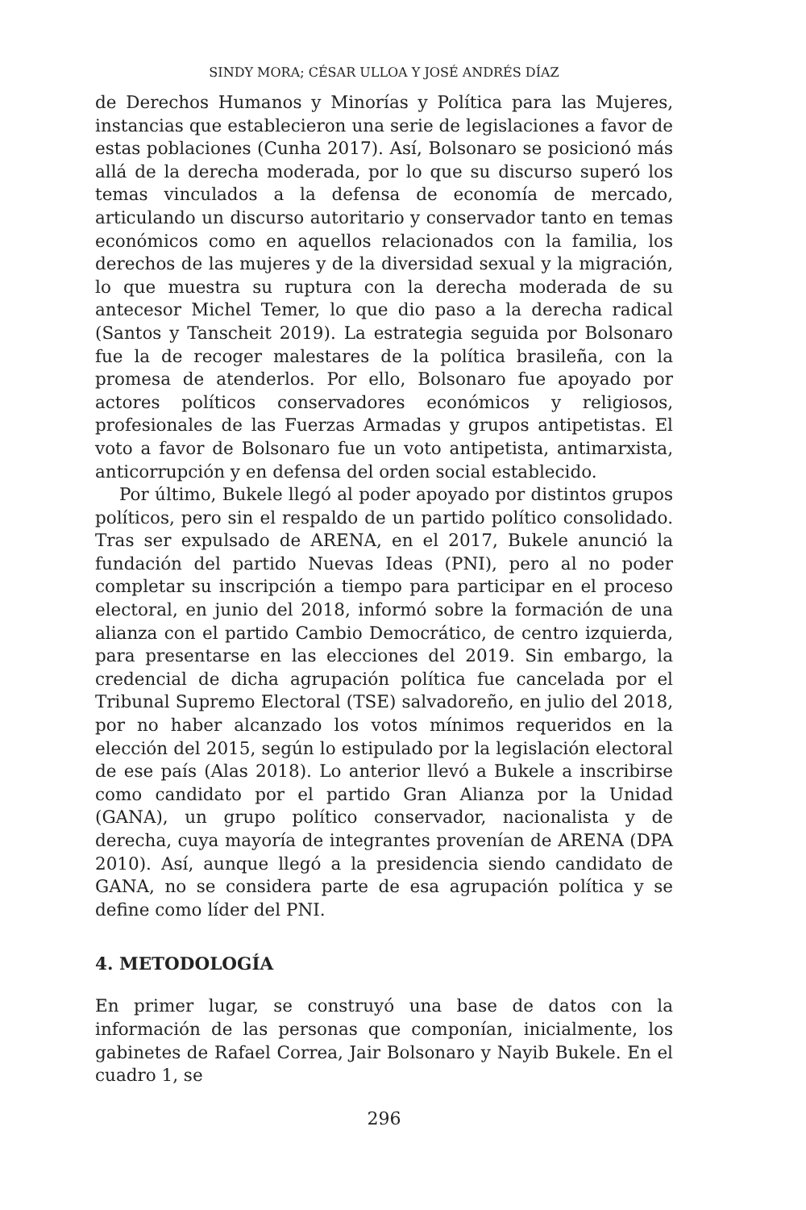SINDY MORA; CÉSAR ULLOA Y JOSÉ ANDRÉS DÍAZ
de Derechos Humanos y Minorías y Política para las Mujeres, instancias que establecieron una serie de legislaciones a favor de estas poblaciones (Cunha 2017). Así, Bolsonaro se posicionó más allá de la derecha moderada, por lo que su discurso superó los temas vinculados a la defensa de economía de mercado, articulando un discurso autoritario y conservador tanto en temas económicos como en aquellos relacionados con la familia, los derechos de las mujeres y de la diversidad sexual y la migración, lo que muestra su ruptura con la derecha moderada de su antecesor Michel Temer, lo que dio paso a la derecha radical (Santos y Tanscheit 2019). La estrategia seguida por Bolsonaro fue la de recoger malestares de la política brasileña, con la promesa de atenderlos. Por ello, Bolsonaro fue apoyado por actores políticos conservadores económicos y religiosos, profesionales de las Fuerzas Armadas y grupos antipetistas. El voto a favor de Bolsonaro fue un voto antipetista, antimarxista, anticorrupción y en defensa del orden social establecido.
Por último, Bukele llegó al poder apoyado por distintos grupos políticos, pero sin el respaldo de un partido político consolidado. Tras ser expulsado de ARENA, en el 2017, Bukele anunció la fundación del partido Nuevas Ideas (PNI), pero al no poder completar su inscripción a tiempo para participar en el proceso electoral, en junio del 2018, informó sobre la formación de una alianza con el partido Cambio Democrático, de centro izquierda, para presentarse en las elecciones del 2019. Sin embargo, la credencial de dicha agrupación política fue cancelada por el Tribunal Supremo Electoral (TSE) salvadoreño, en julio del 2018, por no haber alcanzado los votos mínimos requeridos en la elección del 2015, según lo estipulado por la legislación electoral de ese país (Alas 2018). Lo anterior llevó a Bukele a inscribirse como candidato por el partido Gran Alianza por la Unidad (GANA), un grupo político conservador, nacionalista y de derecha, cuya mayoría de integrantes provenían de ARENA (DPA 2010). Así, aunque llegó a la presidencia siendo candidato de GANA, no se considera parte de esa agrupación política y se define como líder del PNI.
4. METODOLOGÍA
En primer lugar, se construyó una base de datos con la información de las personas que componían, inicialmente, los gabinetes de Rafael Correa, Jair Bolsonaro y Nayib Bukele. En el cuadro 1, se
296